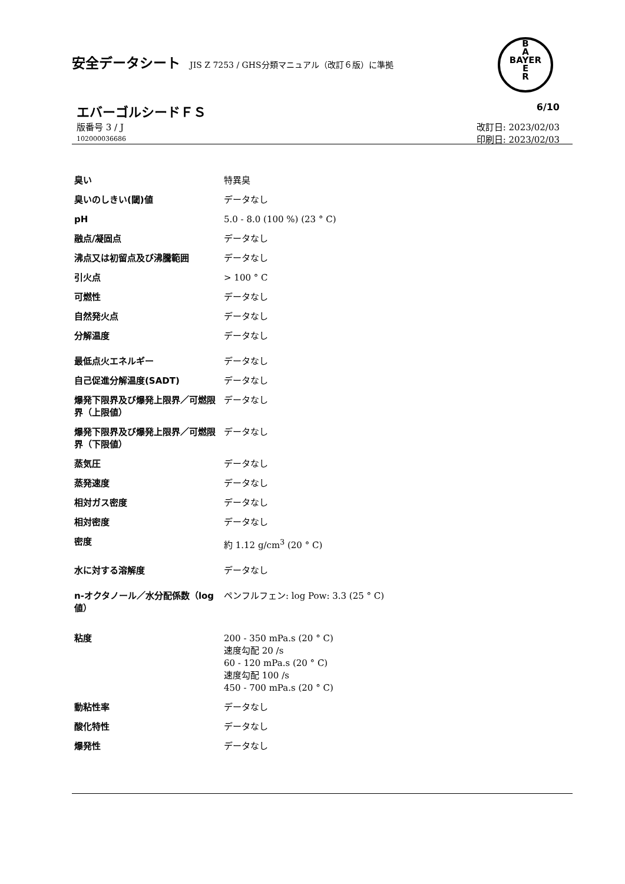安全データシート JIS Z 7253 / GHS分類マニュアル（改訂６版）に準拠
B
A
BAYER
E
R
エバーゴルシードＦＳ 6/10
版番号 3 / J
102000036686 改訂日: 2023/02/03
印刷日: 2023/02/03
| 臭い | 特異臭 |
| 臭いのしきい(閾)値 | データなし |
| pH | 5.0 - 8.0 (100 %) (23 ° C) |
| 融点/凝固点 | データなし |
| 沸点又は初留点及び沸騰範囲 | データなし |
| 引火点 | > 100 ° C |
| 可燃性 | データなし |
| 自然発火点 | データなし |
| 分解温度 | データなし |
| 最低点火エネルギー | データなし |
| 自己促進分解温度(SADT) | データなし |
| 爆発下限界及び爆発上限界／可燃限界（上限値） | データなし |
| 爆発下限界及び爆発上限界／可燃限界（下限値） | データなし |
| 蒸気圧 | データなし |
| 蒸発速度 | データなし |
| 相対ガス密度 | データなし |
| 相対密度 | データなし |
| 密度 | 約 1.12 g/cm<sup>3</sup> (20 ° C) |
| 水に対する溶解度 | データなし |
| n-オクタノール／水分配係数（log 値） | ペンフルフェン: log Pow: 3.3 (25 ° C) |
| 粘度 | 200 - 350 mPa.s (20 ° C) 速度勾配 20 /s 60 - 120 mPa.s (20 ° C) 速度勾配 100 /s 450 - 700 mPa.s (20 ° C) |
| 動粘性率 | データなし |
| 酸化特性 | データなし |
| 爆発性 | データなし |